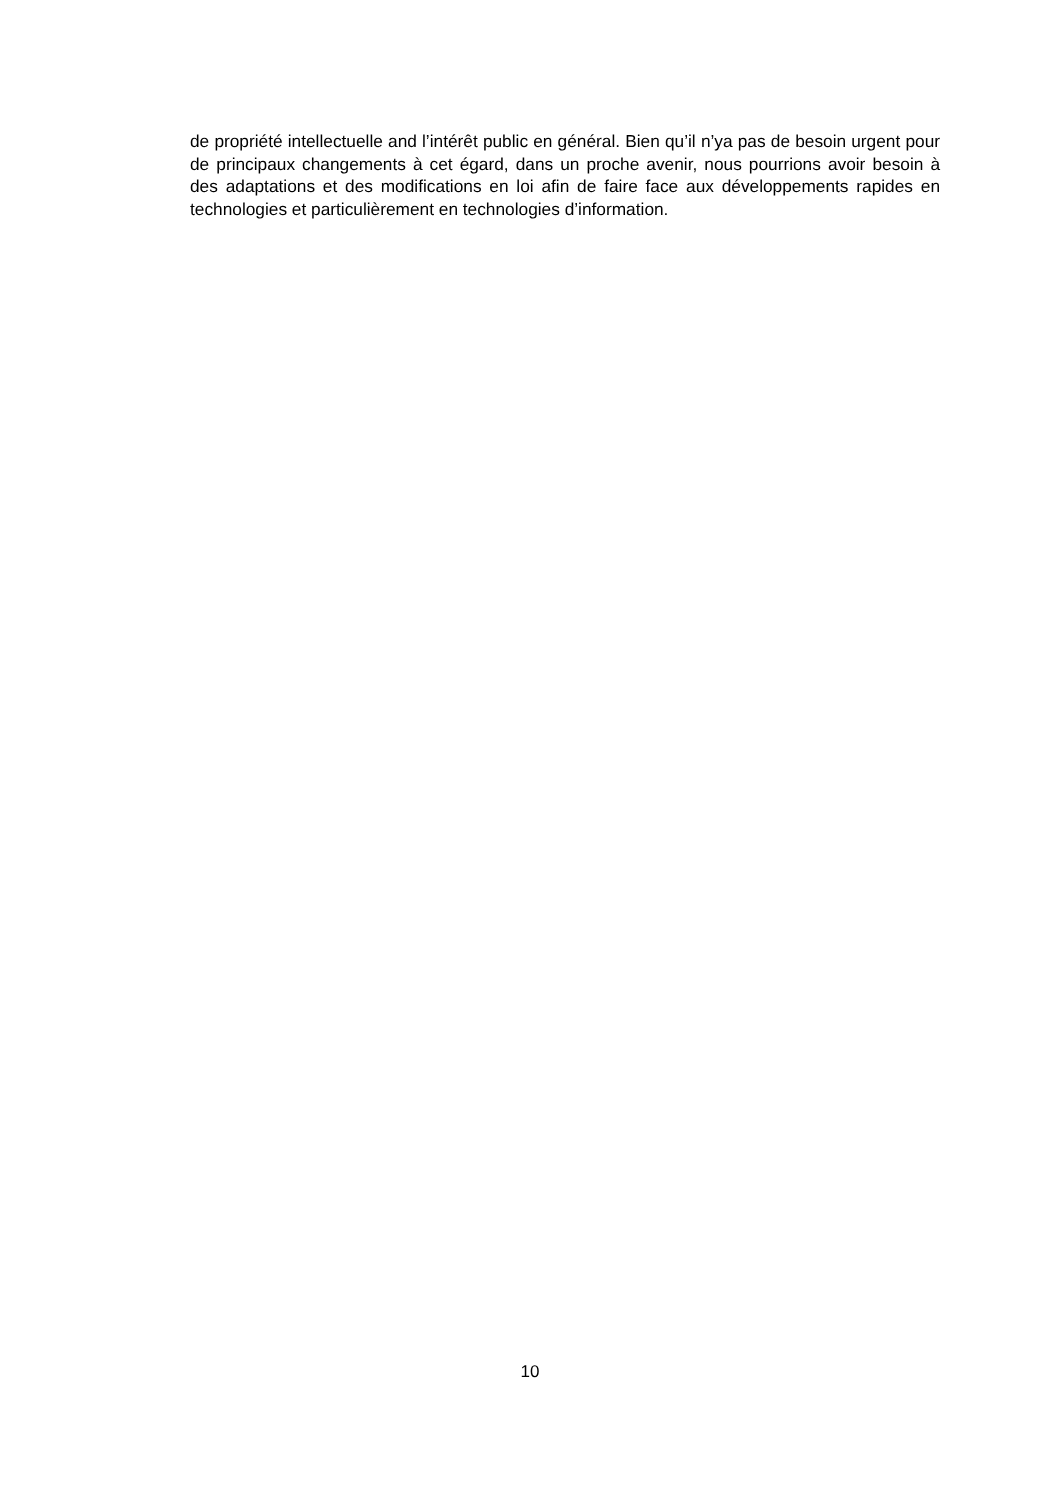de propriété intellectuelle and l’intérêt public en général. Bien qu’il n’ya pas de besoin urgent pour de principaux changements à cet égard, dans un proche avenir, nous pourrions avoir besoin à des adaptations et des modifications en loi afin de faire face aux développements rapides en technologies et particulièrement en technologies d’information.
10